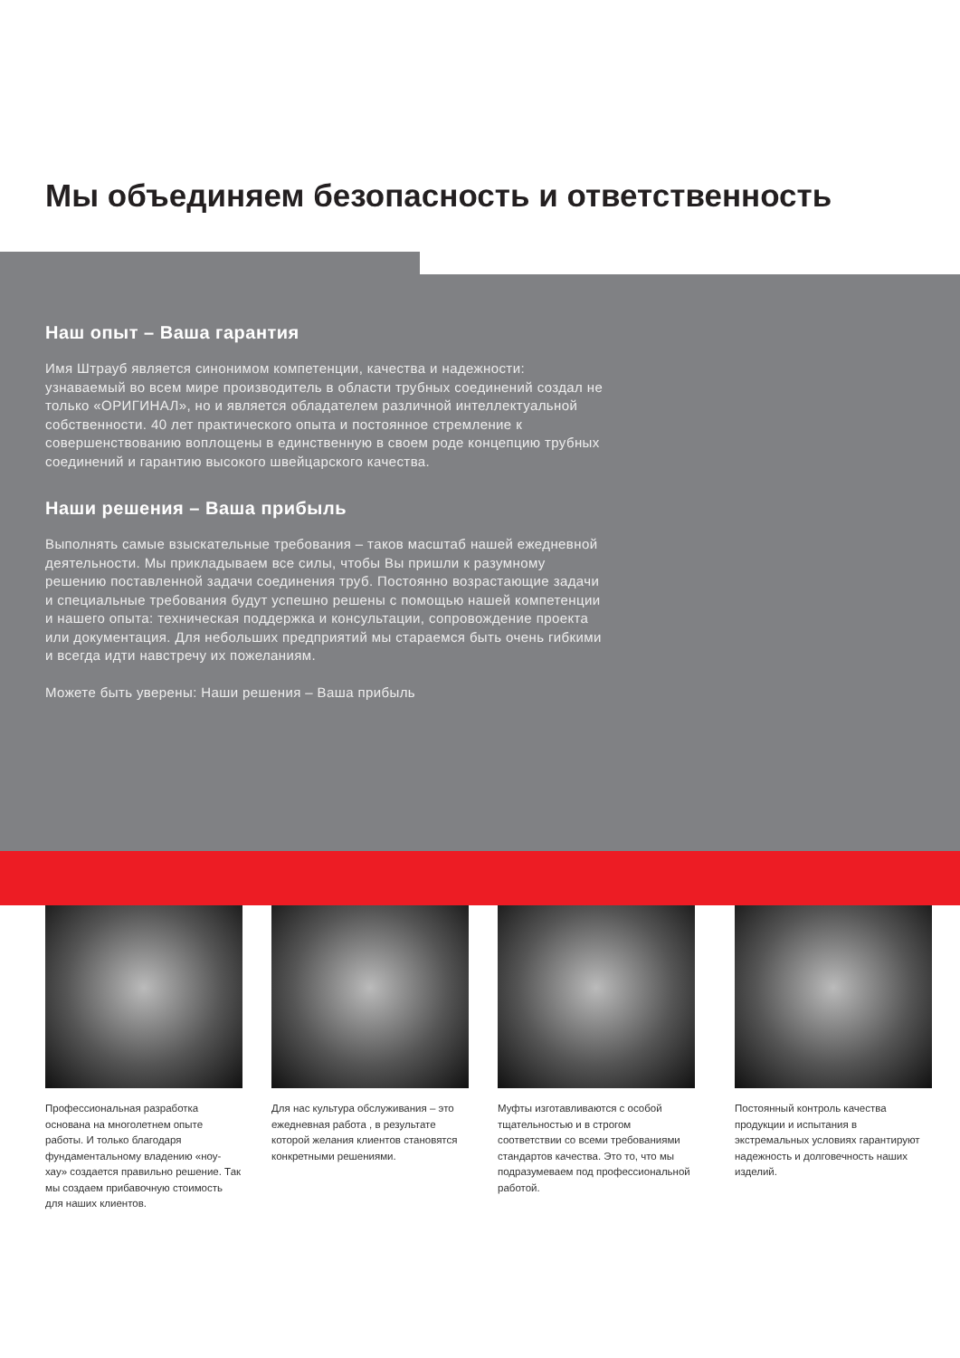Мы объединяем безопасность и ответственность
Наш опыт – Ваша гарантия
Имя Штрауб является синонимом компетенции, качества и надежности: узнаваемый во всем мире производитель в области трубных соединений создал не только «ОРИГИНАЛ», но и является обладателем различной интеллектуальной собственности. 40 лет практического опыта и постоянное стремление к совершенствованию воплощены в единственную в своем роде концепцию трубных соединений и гарантию высокого швейцарского качества.
Наши решения – Ваша прибыль
Выполнять самые взыскательные требования – таков масштаб нашей ежедневной деятельности. Мы прикладываем все силы, чтобы Вы пришли к разумному решению поставленной задачи соединения труб. Постоянно возрастающие задачи и специальные требования будут успешно решены с помощью нашей компетенции и нашего опыта: техническая поддержка и консультации, сопровождение проекта или документация. Для небольших предприятий мы стараемся быть очень гибкими и всегда идти навстречу их пожеланиям.
Можете быть уверены: Наши решения – Ваша прибыль
Профессиональная разработка основана на многолетнем опыте работы. И только благодаря фундаментальному владению «ноу-хау» создается правильно решение. Так мы создаем прибавочную стоимость для наших клиентов.
Для нас культура обслуживания – это ежедневная работа , в результате которой желания клиентов становятся конкретными решениями.
Муфты изготавливаются с особой тщательностью и в строгом соответствии со всеми требованиями стандартов качества. Это то, что мы подразумеваем под профессиональной работой.
Постоянный контроль качества продукции и испытания в экстремальных условиях гарантируют надежность и долговечность наших изделий.